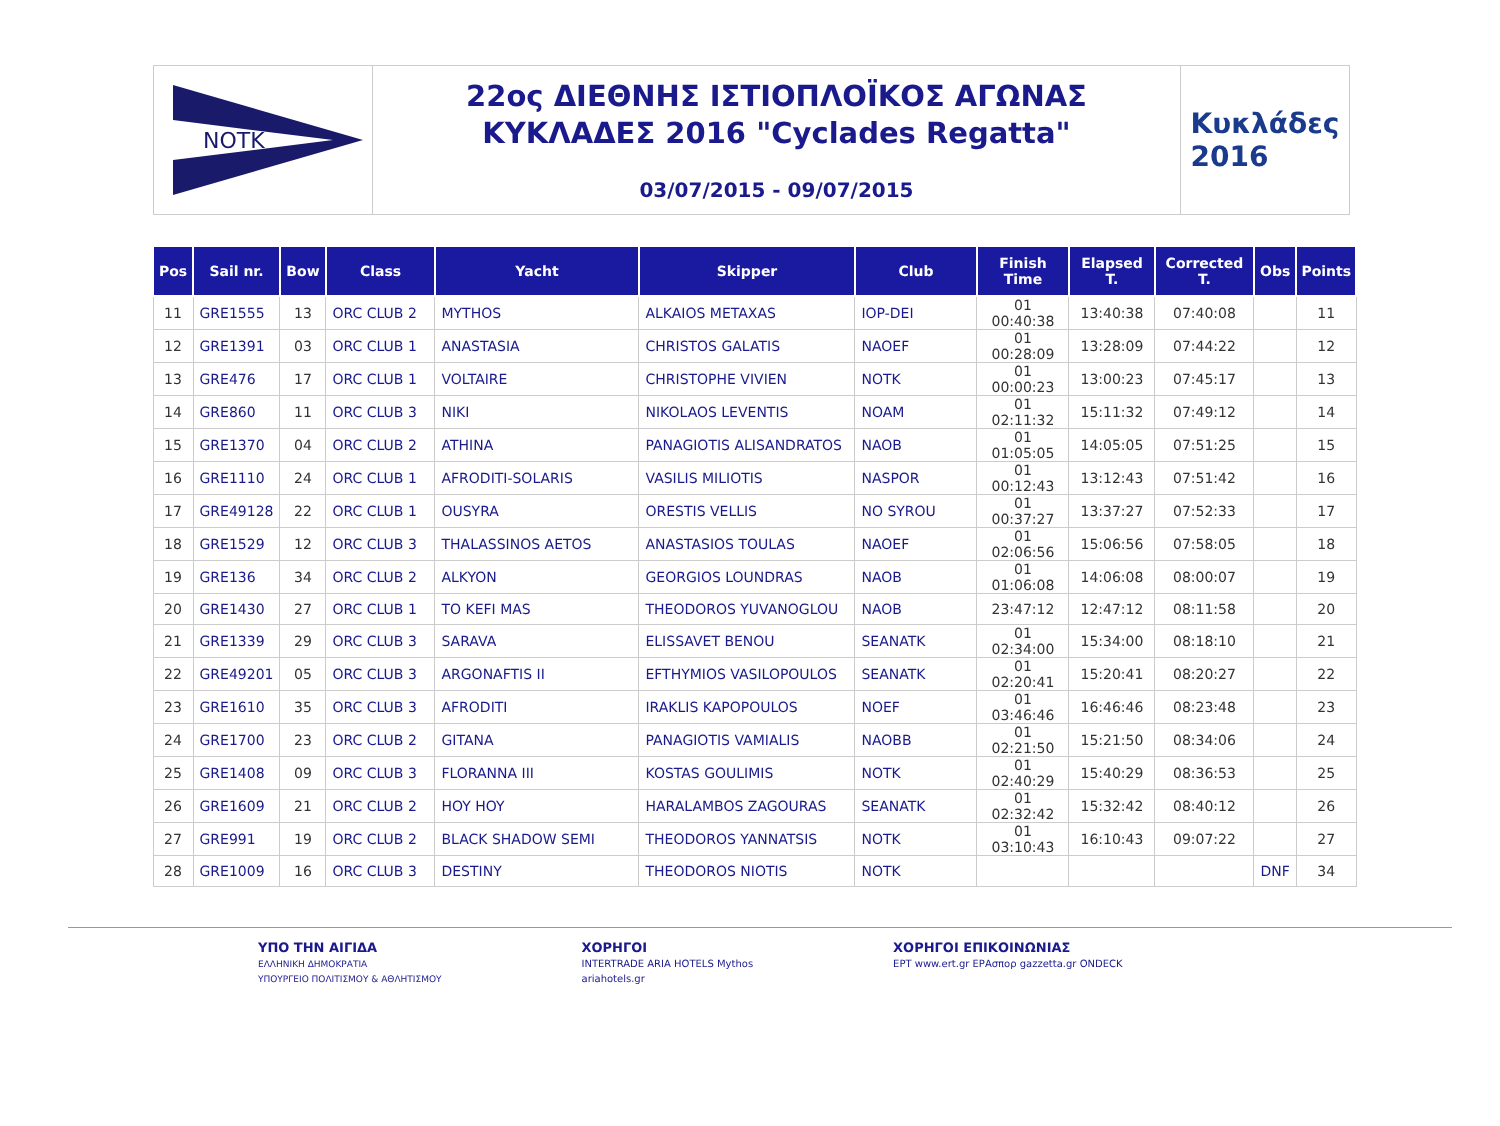NOTK
22ος ΔΙΕΘΝΗΣ ΙΣΤΙΟΠΛΟΪΚΟΣ ΑΓΩΝΑΣ
ΚΥΚΛΑΔΕΣ 2016 "Cyclades Regatta"
03/07/2015 - 09/07/2015
Κυκλάδες
2016
| Pos | Sail nr. | Bow | Class | Yacht | Skipper | Club | Finish Time | Elapsed T. | Corrected T. | Obs | Points |
| --- | --- | --- | --- | --- | --- | --- | --- | --- | --- | --- | --- |
| 11 | GRE1555 | 13 | ORC CLUB 2 | MYTHOS | ALKAIOS METAXAS | IOP-DEI | 01 00:40:38 | 13:40:38 | 07:40:08 | | 11 |
| 12 | GRE1391 | 03 | ORC CLUB 1 | ANASTASIA | CHRISTOS GALATIS | NAOEF | 01 00:28:09 | 13:28:09 | 07:44:22 | | 12 |
| 13 | GRE476 | 17 | ORC CLUB 1 | VOLTAIRE | CHRISTOPHE VIVIEN | NOTK | 01 00:00:23 | 13:00:23 | 07:45:17 | | 13 |
| 14 | GRE860 | 11 | ORC CLUB 3 | NIKI | NIKOLAOS LEVENTIS | NOAM | 01 02:11:32 | 15:11:32 | 07:49:12 | | 14 |
| 15 | GRE1370 | 04 | ORC CLUB 2 | ATHINA | PANAGIOTIS ALISANDRATOS | NAOB | 01 01:05:05 | 14:05:05 | 07:51:25 | | 15 |
| 16 | GRE1110 | 24 | ORC CLUB 1 | AFRODITI-SOLARIS | VASILIS MILIOTIS | NASPOR | 01 00:12:43 | 13:12:43 | 07:51:42 | | 16 |
| 17 | GRE49128 | 22 | ORC CLUB 1 | OUSYRA | ORESTIS VELLIS | NO SYROU | 01 00:37:27 | 13:37:27 | 07:52:33 | | 17 |
| 18 | GRE1529 | 12 | ORC CLUB 3 | THALASSINOS AETOS | ANASTASIOS TOULAS | NAOEF | 01 02:06:56 | 15:06:56 | 07:58:05 | | 18 |
| 19 | GRE136 | 34 | ORC CLUB 2 | ALKYON | GEORGIOS LOUNDRAS | NAOB | 01 01:06:08 | 14:06:08 | 08:00:07 | | 19 |
| 20 | GRE1430 | 27 | ORC CLUB 1 | TO KEFI MAS | THEODOROS YUVANOGLOU | NAOB | 23:47:12 | 12:47:12 | 08:11:58 | | 20 |
| 21 | GRE1339 | 29 | ORC CLUB 3 | SARAVA | ELISSAVET BENOU | SEANATK | 01 02:34:00 | 15:34:00 | 08:18:10 | | 21 |
| 22 | GRE49201 | 05 | ORC CLUB 3 | ARGONAFTIS II | EFTHYMIOS VASILOPOULOS | SEANATK | 01 02:20:41 | 15:20:41 | 08:20:27 | | 22 |
| 23 | GRE1610 | 35 | ORC CLUB 3 | AFRODITI | IRAKLIS KAPOPOULOS | NOEF | 01 03:46:46 | 16:46:46 | 08:23:48 | | 23 |
| 24 | GRE1700 | 23 | ORC CLUB 2 | GITANA | PANAGIOTIS VAMIALIS | NAOBB | 01 02:21:50 | 15:21:50 | 08:34:06 | | 24 |
| 25 | GRE1408 | 09 | ORC CLUB 3 | FLORANNA III | KOSTAS GOULIMIS | NOTK | 01 02:40:29 | 15:40:29 | 08:36:53 | | 25 |
| 26 | GRE1609 | 21 | ORC CLUB 2 | HOY HOY | HARALAMBOS ZAGOURAS | SEANATK | 01 02:32:42 | 15:32:42 | 08:40:12 | | 26 |
| 27 | GRE991 | 19 | ORC CLUB 2 | BLACK SHADOW SEMI | THEODOROS YANNATSIS | NOTK | 01 03:10:43 | 16:10:43 | 09:07:22 | | 27 |
| 28 | GRE1009 | 16 | ORC CLUB 3 | DESTINY | THEODOROS NIOTIS | NOTK | | | | DNF | 34 |
ΥΠΟ ΤΗΝ ΑΙΓΙΔΑ
ΕΛΛΗΝΙΚΗ ΔΗΜΟΚΡΑΤΙΑ
ΥΠΟΥΡΓΕΙΟ ΠΟΛΙΤΙΣΜΟΥ & ΑΘΛΗΤΙΣΜΟΥ
ΧΟΡΗΓΟΙ
INTERTRADE ARIA HOTELS Mythos
ariahotels.gr
ΧΟΡΗΓΟΙ ΕΠΙΚΟΙΝΩΝΙΑΣ
ΕΡΤ www.ert.gr ΕΡΑσπορ gazzetta.gr ONDECK